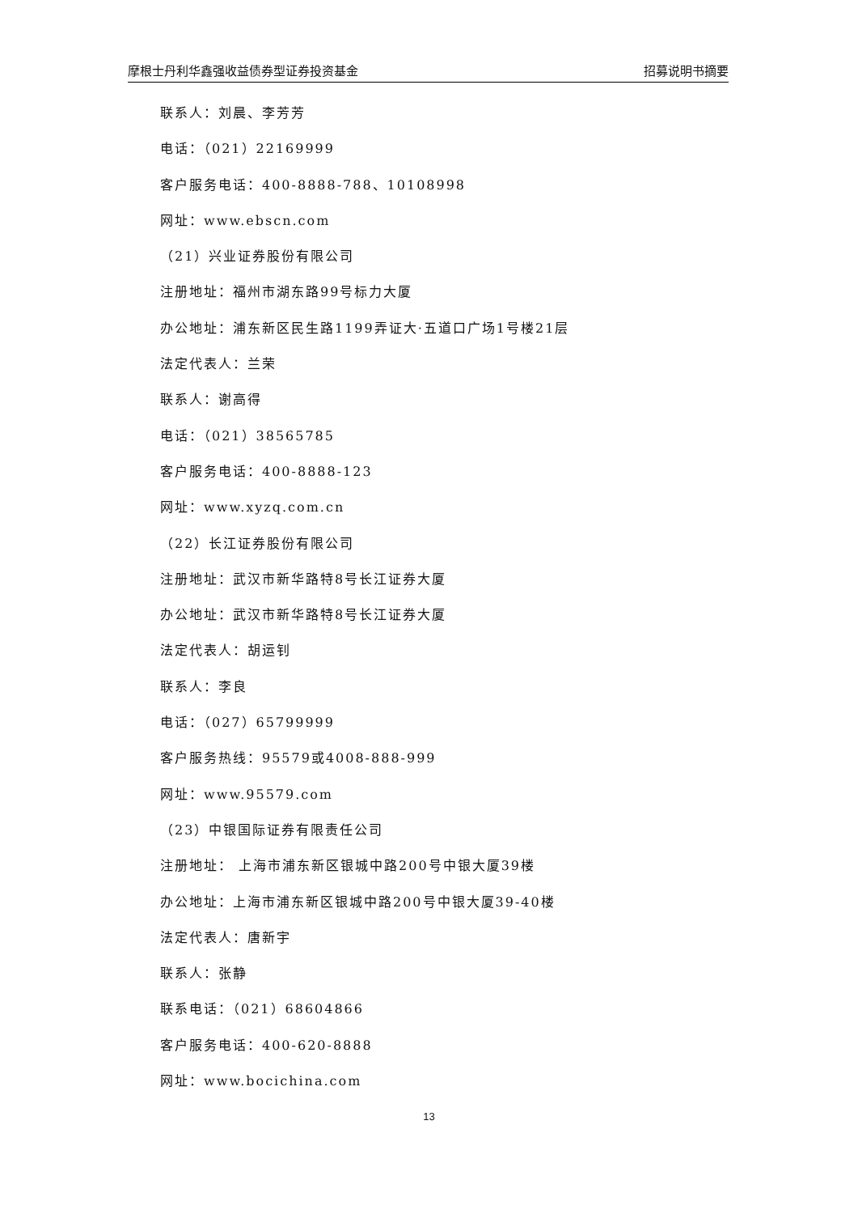摩根士丹利华鑫强收益债券型证券投资基金 招募说明书摘要
联系人：刘晨、李芳芳
电话：（021）22169999
客户服务电话：400-8888-788、10108998
网址：www.ebscn.com
（21）兴业证券股份有限公司
注册地址：福州市湖东路99号标力大厦
办公地址：浦东新区民生路1199弄证大·五道口广场1号楼21层
法定代表人：兰荣
联系人：谢高得
电话：（021）38565785
客户服务电话：400-8888-123
网址：www.xyzq.com.cn
（22）长江证券股份有限公司
注册地址：武汉市新华路特8号长江证券大厦
办公地址：武汉市新华路特8号长江证券大厦
法定代表人：胡运钊
联系人：李良
电话：（027）65799999
客户服务热线：95579或4008-888-999
网址：www.95579.com
（23）中银国际证券有限责任公司
注册地址： 上海市浦东新区银城中路200号中银大厦39楼
办公地址：上海市浦东新区银城中路200号中银大厦39-40楼
法定代表人：唐新宇
联系人：张静
联系电话：（021）68604866
客户服务电话：400-620-8888
网址：www.bocichina.com
13